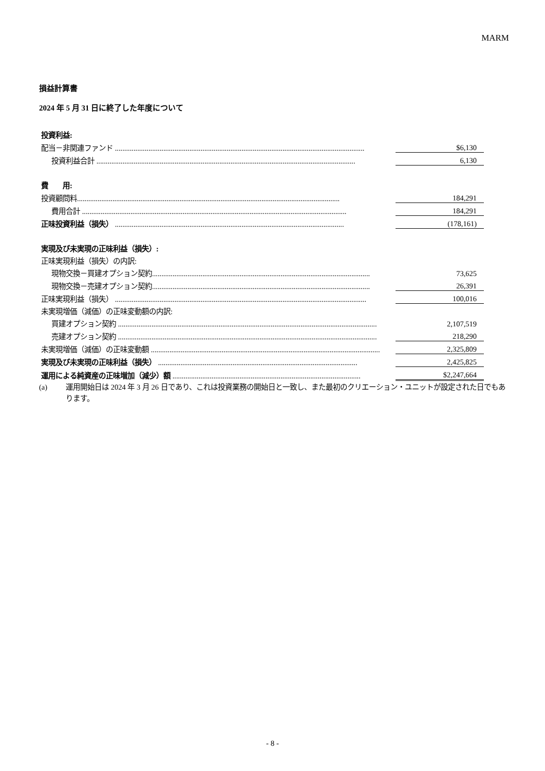MARM
損益計算書
2024 年 5 月 31 日に終了した年度について
| 投資利益: | | |
| 配当－非関連ファンド ...................................................................................................................................... | | $6,130 |
| 投資利益合計 ........................................................................................................................................... | | 6,130 |
| 費 用: | | |
| 投資顧問料............................................................................................................................................. | | 184,291 |
| 費用合計 .............................................................................................................................................. | | 184,291 |
| 正味投資利益（損失） ........................................................................................................................... | | (178,161) |
| 実現及び未実現の正味利益（損失）: | | |
| 正味実現利益（損失）の内訳: | | |
| 現物交換－買建オプション契約..................................................................................................................... | | 73,625 |
| 現物交換－売建オプション契約..................................................................................................................... | | 26,391 |
| 正味実現利益（損失） ....................................................................................................................................... | | 100,016 |
| 未実現増価（減価）の正味変動額の内訳: | | |
| 買建オプション契約 ........................................................................................................................................... | | 2,107,519 |
| 売建オプション契約 ........................................................................................................................................... | | 218,290 |
| 未実現増価（減価）の正味変動額 ........................................................................................................................... | | 2,325,809 |
| 実現及び未実現の正味利益（損失） ........................................................................................................... | | 2,425,825 |
| 運用による純資産の正味増加（減少）額 ..................................................................................................... | | $2,247,664 |
(a) 運用開始日は 2024 年 3 月 26 日であり、これは投資業務の開始日と一致し、また最初のクリエーション・ユニットが設定された日でもあります。
- 8 -